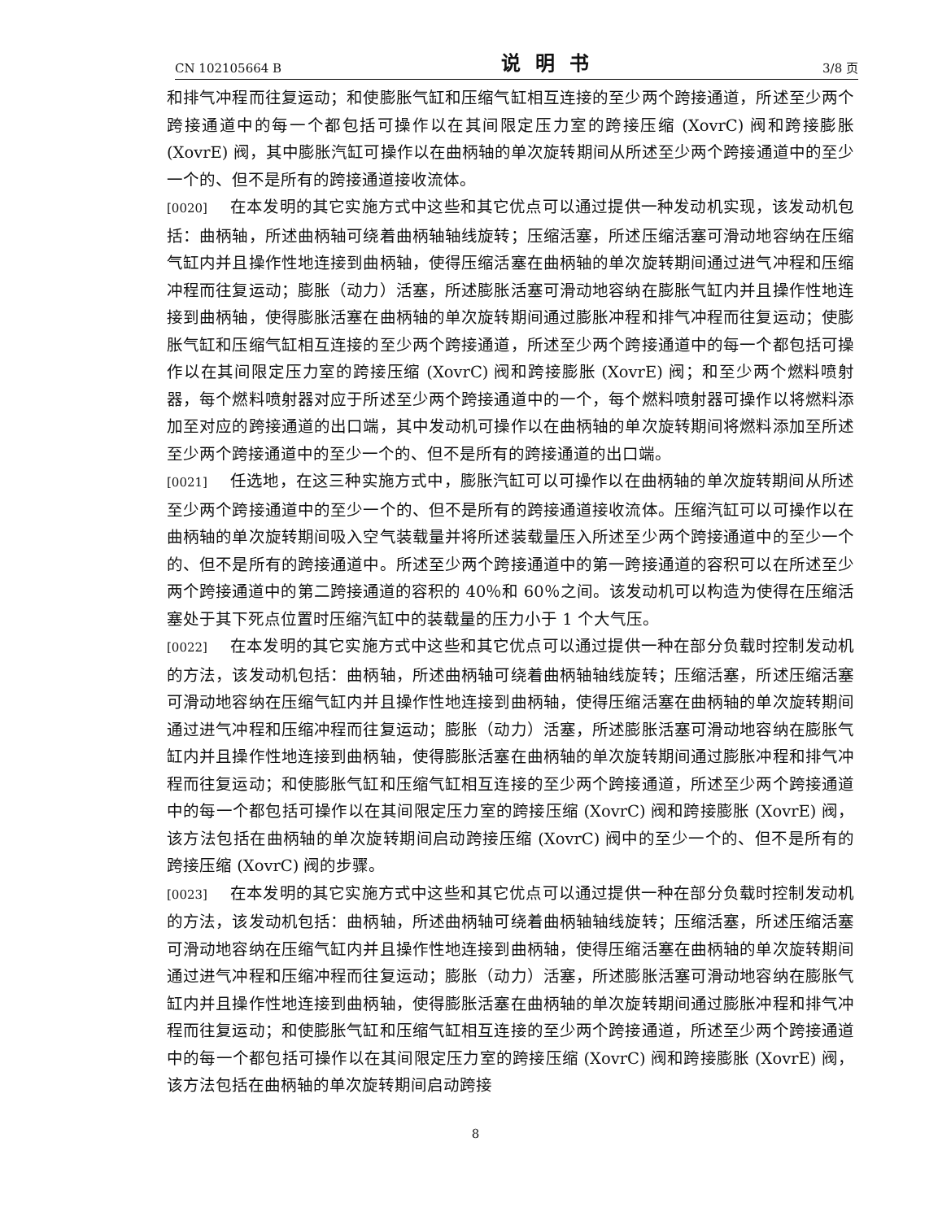CN 102105664 B 说明书 3/8 页
和排气冲程而往复运动；和使膨胀气缸和压缩气缸相互连接的至少两个跨接通道，所述至少两个跨接通道中的每一个都包括可操作以在其间限定压力室的跨接压缩 (XovrC) 阀和跨接膨胀 (XovrE) 阀，其中膨胀汽缸可操作以在曲柄轴的单次旋转期间从所述至少两个跨接通道中的至少一个的、但不是所有的跨接通道接收流体。
[0020] 在本发明的其它实施方式中这些和其它优点可以通过提供一种发动机实现，该发动机包括：曲柄轴，所述曲柄轴可绕着曲柄轴轴线旋转；压缩活塞，所述压缩活塞可滑动地容纳在压缩气缸内并且操作性地连接到曲柄轴，使得压缩活塞在曲柄轴的单次旋转期间通过进气冲程和压缩冲程而往复运动；膨胀（动力）活塞，所述膨胀活塞可滑动地容纳在膨胀气缸内并且操作性地连接到曲柄轴，使得膨胀活塞在曲柄轴的单次旋转期间通过膨胀冲程和排气冲程而往复运动；使膨胀气缸和压缩气缸相互连接的至少两个跨接通道，所述至少两个跨接通道中的每一个都包括可操作以在其间限定压力室的跨接压缩 (XovrC) 阀和跨接膨胀 (XovrE) 阀；和至少两个燃料喷射器，每个燃料喷射器对应于所述至少两个跨接通道中的一个，每个燃料喷射器可操作以将燃料添加至对应的跨接通道的出口端，其中发动机可操作以在曲柄轴的单次旋转期间将燃料添加至所述至少两个跨接通道中的至少一个的、但不是所有的跨接通道的出口端。
[0021] 任选地，在这三种实施方式中，膨胀汽缸可以可操作以在曲柄轴的单次旋转期间从所述至少两个跨接通道中的至少一个的、但不是所有的跨接通道接收流体。压缩汽缸可以可操作以在曲柄轴的单次旋转期间吸入空气装载量并将所述装载量压入所述至少两个跨接通道中的至少一个的、但不是所有的跨接通道中。所述至少两个跨接通道中的第一跨接通道的容积可以在所述至少两个跨接通道中的第二跨接通道的容积的 40％和 60％之间。该发动机可以构造为使得在压缩活塞处于其下死点位置时压缩汽缸中的装载量的压力小于 1 个大气压。
[0022] 在本发明的其它实施方式中这些和其它优点可以通过提供一种在部分负载时控制发动机的方法，该发动机包括：曲柄轴，所述曲柄轴可绕着曲柄轴轴线旋转；压缩活塞，所述压缩活塞可滑动地容纳在压缩气缸内并且操作性地连接到曲柄轴，使得压缩活塞在曲柄轴的单次旋转期间通过进气冲程和压缩冲程而往复运动；膨胀（动力）活塞，所述膨胀活塞可滑动地容纳在膨胀气缸内并且操作性地连接到曲柄轴，使得膨胀活塞在曲柄轴的单次旋转期间通过膨胀冲程和排气冲程而往复运动；和使膨胀气缸和压缩气缸相互连接的至少两个跨接通道，所述至少两个跨接通道中的每一个都包括可操作以在其间限定压力室的跨接压缩 (XovrC) 阀和跨接膨胀 (XovrE) 阀，该方法包括在曲柄轴的单次旋转期间启动跨接压缩 (XovrC) 阀中的至少一个的、但不是所有的跨接压缩 (XovrC) 阀的步骤。
[0023] 在本发明的其它实施方式中这些和其它优点可以通过提供一种在部分负载时控制发动机的方法，该发动机包括：曲柄轴，所述曲柄轴可绕着曲柄轴轴线旋转；压缩活塞，所述压缩活塞可滑动地容纳在压缩气缸内并且操作性地连接到曲柄轴，使得压缩活塞在曲柄轴的单次旋转期间通过进气冲程和压缩冲程而往复运动；膨胀（动力）活塞，所述膨胀活塞可滑动地容纳在膨胀气缸内并且操作性地连接到曲柄轴，使得膨胀活塞在曲柄轴的单次旋转期间通过膨胀冲程和排气冲程而往复运动；和使膨胀气缸和压缩气缸相互连接的至少两个跨接通道，所述至少两个跨接通道中的每一个都包括可操作以在其间限定压力室的跨接压缩 (XovrC) 阀和跨接膨胀 (XovrE) 阀，该方法包括在曲柄轴的单次旋转期间启动跨接
8